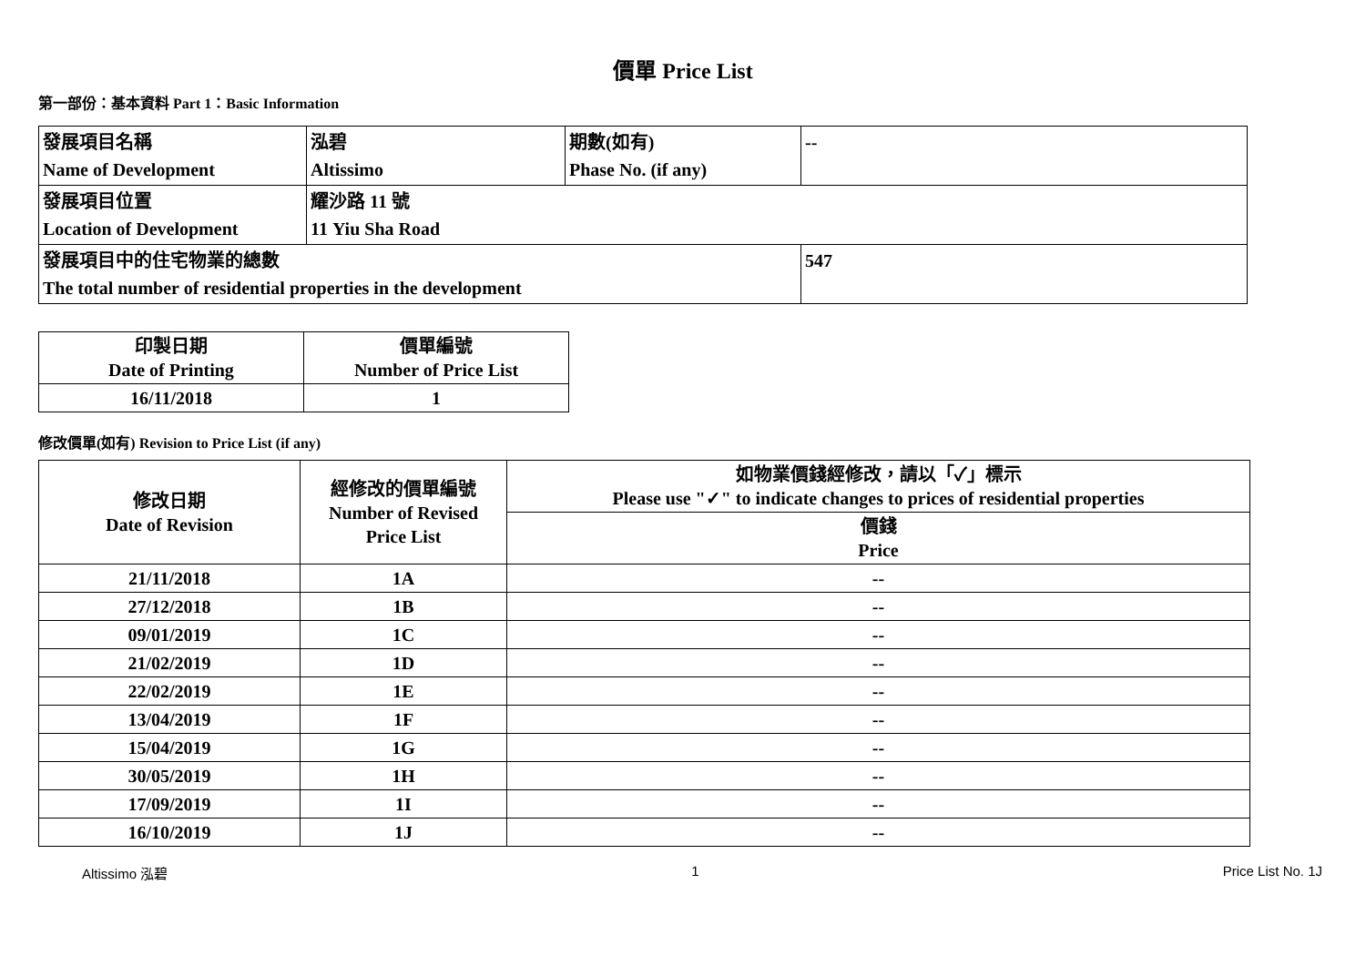價單 Price List
第一部份：基本資料 Part 1：Basic Information
| 發展項目名稱 Name of Development | 泓碧 Altissimo | 期數(如有) Phase No. (if any) | -- |
| 發展項目位置 Location of Development | 耀沙路 11 號 11 Yiu Sha Road | | |
| 發展項目中的住宅物業的總數 The total number of residential properties in the development | | | 547 |
| 印製日期 Date of Printing | 價單編號 Number of Price List |
| 16/11/2018 | 1 |
修改價單(如有) Revision to Price List (if any)
| 修改日期 Date of Revision | 經修改的價單編號 Number of Revised Price List | 如物業價錢經修改，請以「✓」標示 Please use "✓" to indicate changes to prices of residential properties |
| | | 價錢 Price |
| 21/11/2018 | 1A | -- |
| 27/12/2018 | 1B | -- |
| 09/01/2019 | 1C | -- |
| 21/02/2019 | 1D | -- |
| 22/02/2019 | 1E | -- |
| 13/04/2019 | 1F | -- |
| 15/04/2019 | 1G | -- |
| 30/05/2019 | 1H | -- |
| 17/09/2019 | 1I | -- |
| 16/10/2019 | 1J | -- |
Altissimo 泓碧 1 Price List No. 1J